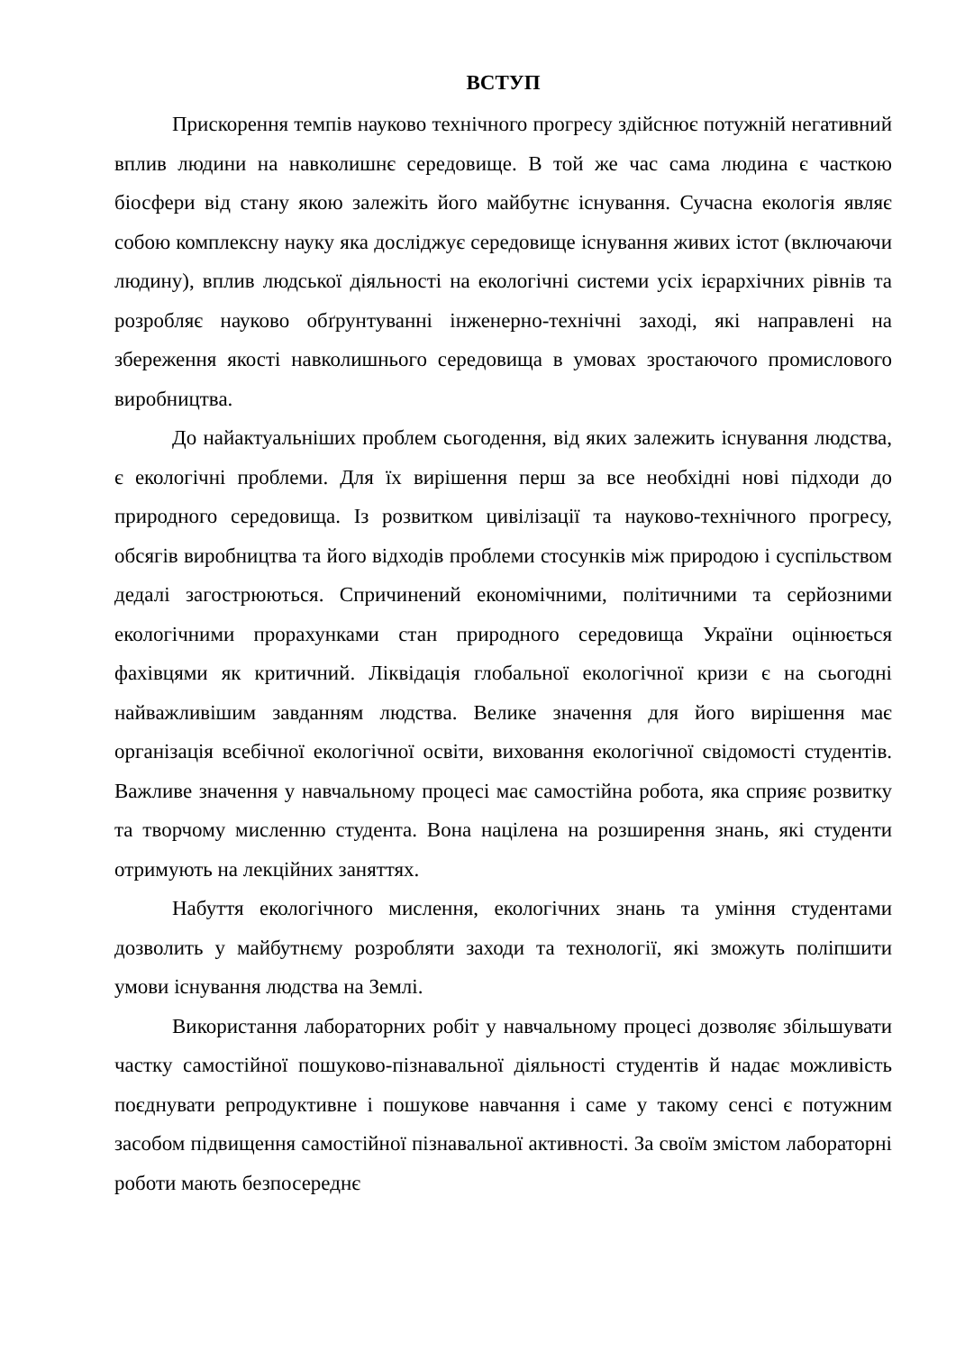ВСТУП
Прискорення темпів науково технічного прогресу здійснює потужній негативний вплив людини на навколишнє середовище. В той же час сама людина є часткою біосфери від стану якою залежіть його майбутнє існування. Сучасна екологія являє собою комплексну науку яка досліджує середовище існування живих істот (включаючи людину), вплив людської діяльності на екологічні системи усіх ієрархічних рівнів та розробляє науково обґрунтуванні інженерно-технічні заході, які направлені на збереження якості навколишнього середовища в умовах зростаючого промислового виробництва.
До найактуальніших проблем сьогодення, від яких залежить існування людства, є екологічні проблеми. Для їх вирішення перш за все необхідні нові підходи до природного середовища. Із розвитком цивілізації та науково-технічного прогресу, обсягів виробництва та його відходів проблеми стосунків між природою і суспільством дедалі загострюються. Спричинений економічними, політичними та серйозними екологічними прорахунками стан природного середовища України оцінюється фахівцями як критичний. Ліквідація глобальної екологічної кризи є на сьогодні найважливішим завданням людства. Велике значення для його вирішення має організація всебічної екологічної освіти, виховання екологічної свідомості студентів. Важливе значення у навчальному процесі має самостійна робота, яка сприяє розвитку та творчому мисленню студента. Вона націлена на розширення знань, які студенти отримують на лекційних заняттях.
Набуття екологічного мислення, екологічних знань та уміння студентами дозволить у майбутнєму розробляти заходи та технології, які зможуть поліпшити умови існування людства на Землі.
Використання лабораторних робіт у навчальному процесі дозволяє збільшувати частку самостійної пошуково-пізнавальної діяльності студентів й надає можливість поєднувати репродуктивне і пошукове навчання і саме у такому сенсі є потужним засобом підвищення самостійної пізнавальної активності. За своїм змістом лабораторні роботи мають безпосереднє